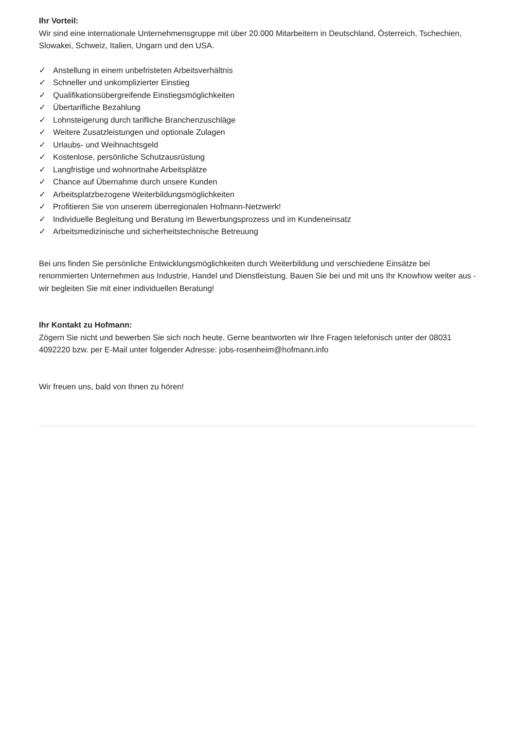Ihr Vorteil:
Wir sind eine internationale Unternehmensgruppe mit über 20.000 Mitarbeitern in Deutschland, Österreich, Tschechien, Slowakei, Schweiz, Italien, Ungarn und den USA.
✓ Anstellung in einem unbefristeten Arbeitsverhältnis
✓ Schneller und unkomplizierter Einstieg
✓ Qualifikationsübergreifende Einstiegsmöglichkeiten
✓ Übertarifliche Bezahlung
✓ Lohnsteigerung durch tarifliche Branchenzuschläge
✓ Weitere Zusatzleistungen und optionale Zulagen
✓ Urlaubs- und Weihnachtsgeld
✓ Kostenlose, persönliche Schutzausrüstung
✓ Langfristige und wohnortnahe Arbeitsplätze
✓ Chance auf Übernahme durch unsere Kunden
✓ Arbeitsplatzbezogene Weiterbildungsmöglichkeiten
✓ Profitieren Sie von unserem überregionalen Hofmann-Netzwerk!
✓ Individuelle Begleitung und Beratung im Bewerbungsprozess und im Kundeneinsatz
✓ Arbeitsmedizinische und sicherheitstechnische Betreuung
Bei uns finden Sie persönliche Entwicklungsmöglichkeiten durch Weiterbildung und verschiedene Einsätze bei renommierten Unternehmen aus Industrie, Handel und Dienstleistung. Bauen Sie bei und mit uns Ihr Knowhow weiter aus - wir begleiten Sie mit einer individuellen Beratung!
Ihr Kontakt zu Hofmann:
Zögern Sie nicht und bewerben Sie sich noch heute. Gerne beantworten wir Ihre Fragen telefonisch unter der 08031 4092220 bzw. per E-Mail unter folgender Adresse: jobs-rosenheim@hofmann.info
Wir freuen uns, bald von Ihnen zu hören!